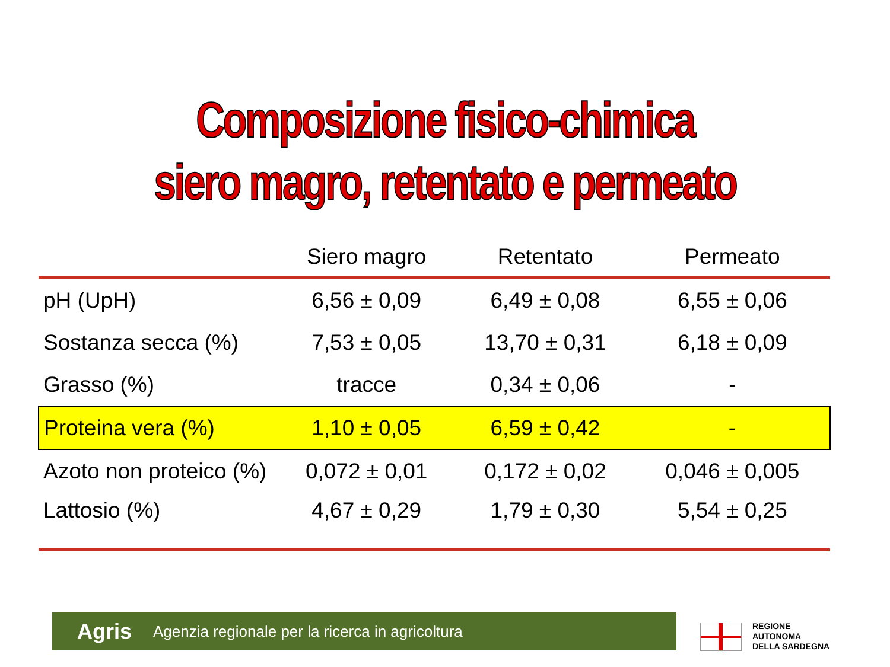Composizione fisico-chimica
siero magro, retentato e permeato
| | Siero magro | Retentato | Permeato |
| --- | --- | --- | --- |
| pH (UpH) | 6,56 ± 0,09 | 6,49 ± 0,08 | 6,55 ± 0,06 |
| Sostanza secca (%) | 7,53 ± 0,05 | 13,70 ± 0,31 | 6,18 ± 0,09 |
| Grasso (%) | tracce | 0,34 ± 0,06 | - |
| Proteina vera (%) | 1,10 ± 0,05 | 6,59 ± 0,42 | - |
| Azoto non proteico (%) | 0,072 ± 0,01 | 0,172 ± 0,02 | 0,046 ± 0,005 |
| Lattosio (%) | 4,67 ± 0,29 | 1,79 ± 0,30 | 5,54 ± 0,25 |
Agris Agenzia regionale per la ricerca in agricoltura
REGIONE
AUTONOMA
DELLA SARDEGNA